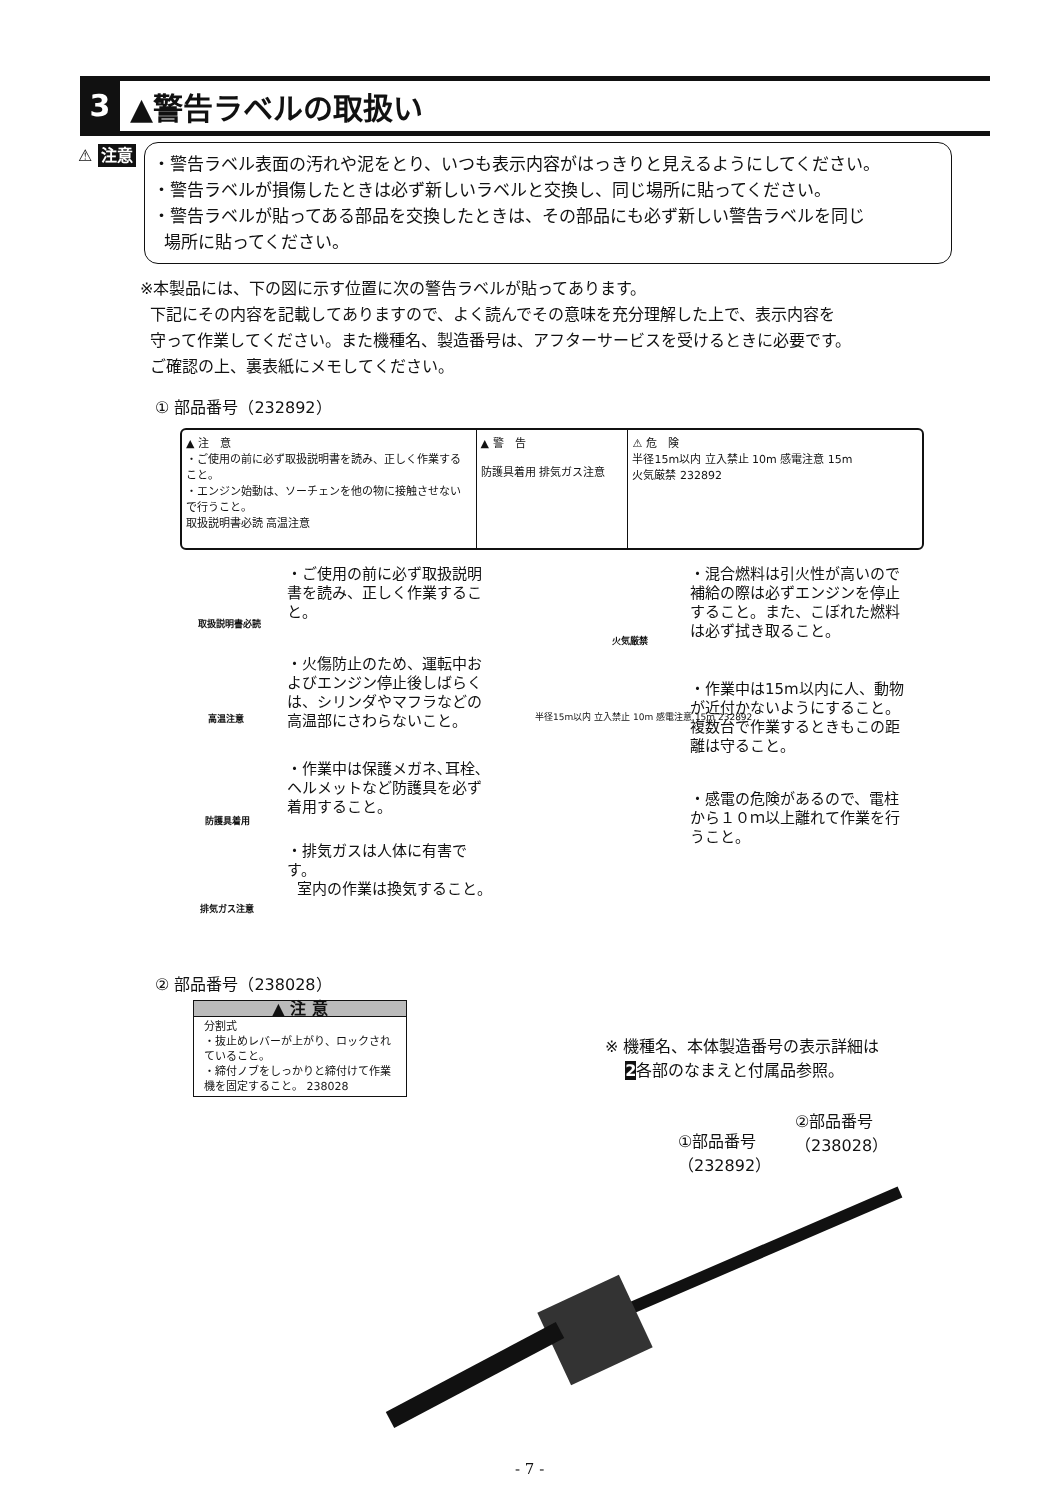3
▲警告ラベルの取扱い
⚠ 注意
・警告ラベル表面の汚れや泥をとり、いつも表示内容がはっきりと見えるようにしてください。
・警告ラベルが損傷したときは必ず新しいラベルと交換し、同じ場所に貼ってください。
・警告ラベルが貼ってある部品を交換したときは、その部品にも必ず新しい警告ラベルを同じ
場所に貼ってください。
※本製品には、下の図に示す位置に次の警告ラベルが貼ってあります。
下記にその内容を記載してありますので、よく読んでその意味を充分理解した上で、表示内容を
守って作業してください。また機種名、製造番号は、アフターサービスを受けるときに必要です。
ご確認の上、裏表紙にメモしてください。
① 部品番号（232892）
▲ 注　意
・ご使用の前に必ず取扱説明書を読み、正しく作業すること。
・エンジン始動は、ソーチェンを他の物に接触させないで行うこと。
取扱説明書必読 高温注意
▲ 警　告
防護具着用 排気ガス注意
⚠ 危　険
半径15m以内 立入禁止 10m 感電注意 15m
火気厳禁 232892
取扱説明書必読
・ご使用の前に必ず取扱説明書を読み、正しく作業すること。
高温注意
・火傷防止のため、運転中およびエンジン停止後しばらくは、シリンダやマフラなどの高温部にさわらないこと。
防護具着用
・作業中は保護メガネ､耳栓､ヘルメットなど防護具を必ず着用すること。
排気ガス注意
・排気ガスは人体に有害です。
室内の作業は換気すること。
火気厳禁
・混合燃料は引火性が高いので補給の際は必ずエンジンを停止すること。また、こぼれた燃料は必ず拭き取ること。
半径15m以内 立入禁止 10m 感電注意 15m 232892
・作業中は15m以内に人、動物が近付かないようにすること。複数台で作業するときもこの距離は守ること。
・感電の危険があるので、電柱から１０ｍ以上離れて作業を行うこと。
② 部品番号（238028）
▲ 注 意
分割式
・抜止めレバーが上がり、ロックされていること。
・締付ノブをしっかりと締付けて作業機を固定すること。 238028
※ 機種名、本体製造番号の表示詳細は
2各部のなまえと付属品参照。
②部品番号
（238028）
①部品番号
（232892）
- 7 -